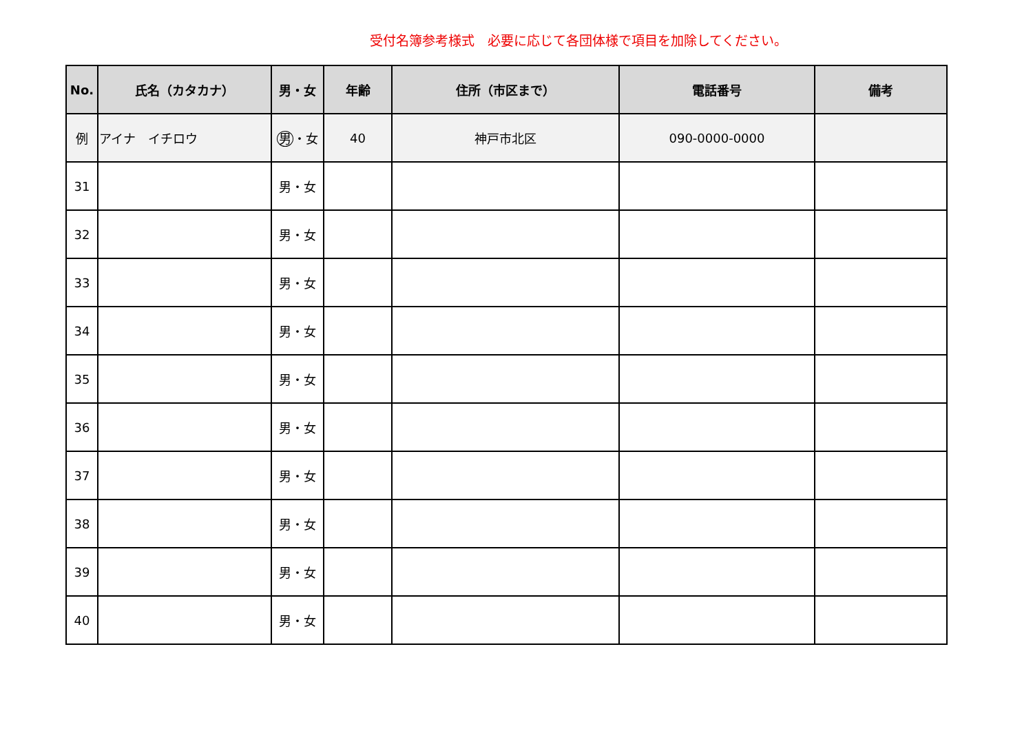受付名簿参考様式　必要に応じて各団体様で項目を加除してください。
| No. | 氏名（カタカナ） | 男・女 | 年齢 | 住所（市区まで） | 電話番号 | 備考 |
| --- | --- | --- | --- | --- | --- | --- |
| 例 | アイナ イチロウ | 男 ・女 | 40 | 神戸市北区 | 090-0000-0000 | |
| 31 | | 男・女 | | | | |
| 32 | | 男・女 | | | | |
| 33 | | 男・女 | | | | |
| 34 | | 男・女 | | | | |
| 35 | | 男・女 | | | | |
| 36 | | 男・女 | | | | |
| 37 | | 男・女 | | | | |
| 38 | | 男・女 | | | | |
| 39 | | 男・女 | | | | |
| 40 | | 男・女 | | | | |